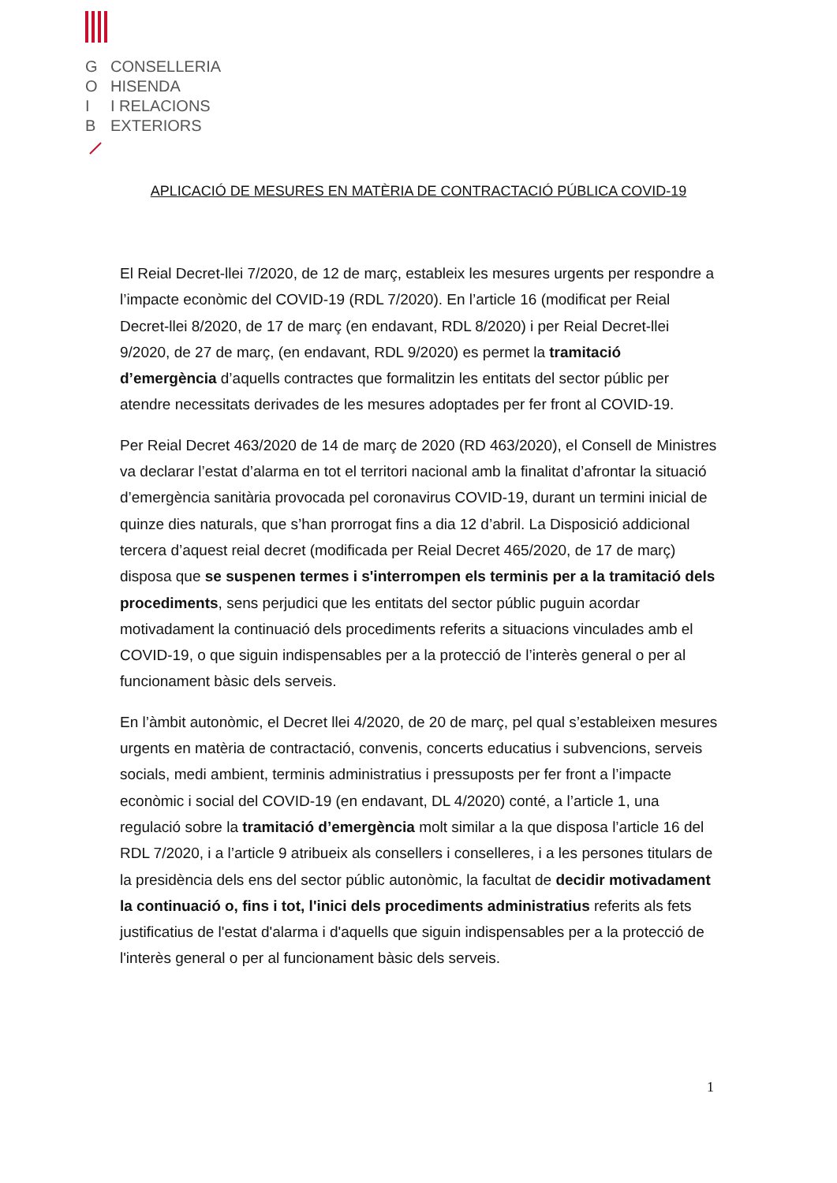G CONSELLERIA O HISENDA I I RELACIONS B EXTERIORS
APLICACIÓ DE MESURES EN MATÈRIA DE CONTRACTACIÓ PÚBLICA COVID-19
El Reial Decret-llei 7/2020, de 12 de març, estableix les mesures urgents per respondre a l’impacte econòmic del COVID-19 (RDL 7/2020). En l’article 16 (modificat per Reial Decret-llei 8/2020, de 17 de març (en endavant, RDL 8/2020) i per Reial Decret-llei 9/2020, de 27 de març, (en endavant, RDL 9/2020) es permet la tramitació d’emergència d’aquells contractes que formalitzin les entitats del sector públic per atendre necessitats derivades de les mesures adoptades per fer front al COVID-19.
Per Reial Decret 463/2020 de 14 de març de 2020 (RD 463/2020), el Consell de Ministres va declarar l’estat d’alarma en tot el territori nacional amb la finalitat d’afrontar la situació d’emergència sanitària provocada pel coronavirus COVID-19, durant un termini inicial de quinze dies naturals, que s’han prorrogat fins a dia 12 d’abril. La Disposició addicional tercera d’aquest reial decret (modificada per Reial Decret 465/2020, de 17 de març) disposa que se suspenen termes i s'interrompen els terminis per a la tramitació dels procediments, sens perjudici que les entitats del sector públic puguin acordar motivadament la continuació dels procediments referits a situacions vinculades amb el COVID-19, o que siguin indispensables per a la protecció de l’interès general o per al funcionament bàsic dels serveis.
En l’àmbit autonòmic, el Decret llei 4/2020, de 20 de març, pel qual s’estableixen mesures urgents en matèria de contractació, convenis, concerts educatius i subvencions, serveis socials, medi ambient, terminis administratius i pressuposts per fer front a l’impacte econòmic i social del COVID-19 (en endavant, DL 4/2020) conté, a l’article 1, una regulació sobre la tramitació d’emergència molt similar a la que disposa l’article 16 del RDL 7/2020, i a l’article 9 atribueix als consellers i conselleres, i a les persones titulars de la presidència dels ens del sector públic autonòmic, la facultat de decidir motivadament la continuació o, fins i tot, l'inici dels procediments administratius referits als fets justificatius de l'estat d'alarma i d'aquells que siguin indispensables per a la protecció de l'interès general o per al funcionament bàsic dels serveis.
1